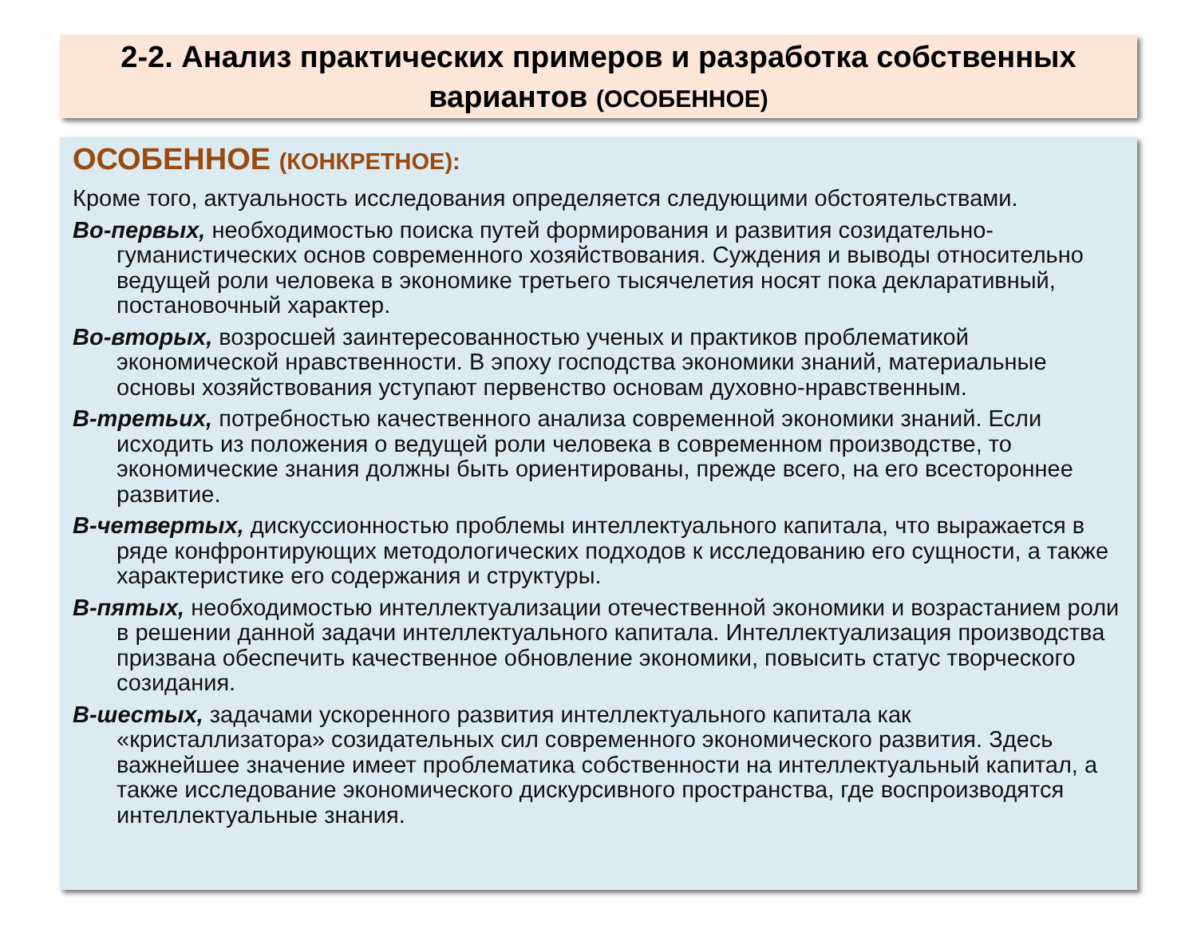2-2. Анализ практических примеров и разработка собственных вариантов (ОСОБЕННОЕ)
ОСОБЕННОЕ (КОНКРЕТНОЕ):
Кроме того, актуальность исследования определяется следующими обстоятельствами.
Во-первых, необходимостью поиска путей формирования и развития созидательно-гуманистических основ современного хозяйствования. Суждения и выводы относительно ведущей роли человека в экономике третьего тысячелетия носят пока декларативный, постановочный характер.
Во-вторых, возросшей заинтересованностью ученых и практиков проблематикой экономической нравственности. В эпоху господства экономики знаний, материальные основы хозяйствования уступают первенство основам духовно-нравственным.
В-третьих, потребностью качественного анализа современной экономики знаний. Если исходить из положения о ведущей роли человека в современном производстве, то экономические знания должны быть ориентированы, прежде всего, на его всестороннее развитие.
В-четвертых, дискуссионностью проблемы интеллектуального капитала, что выражается в ряде конфронтирующих методологических подходов к исследованию его сущности, а также характеристике его содержания и структуры.
В-пятых, необходимостью интеллектуализации отечественной экономики и возрастанием роли в решении данной задачи интеллектуального капитала. Интеллектуализация производства призвана обеспечить качественное обновление экономики, повысить статус творческого созидания.
В-шестых, задачами ускоренного развития интеллектуального капитала как «кристаллизатора» созидательных сил современного экономического развития. Здесь важнейшее значение имеет проблематика собственности на интеллектуальный капитал, а также исследование экономического дискурсивного пространства, где воспроизводятся интеллектуальные знания.